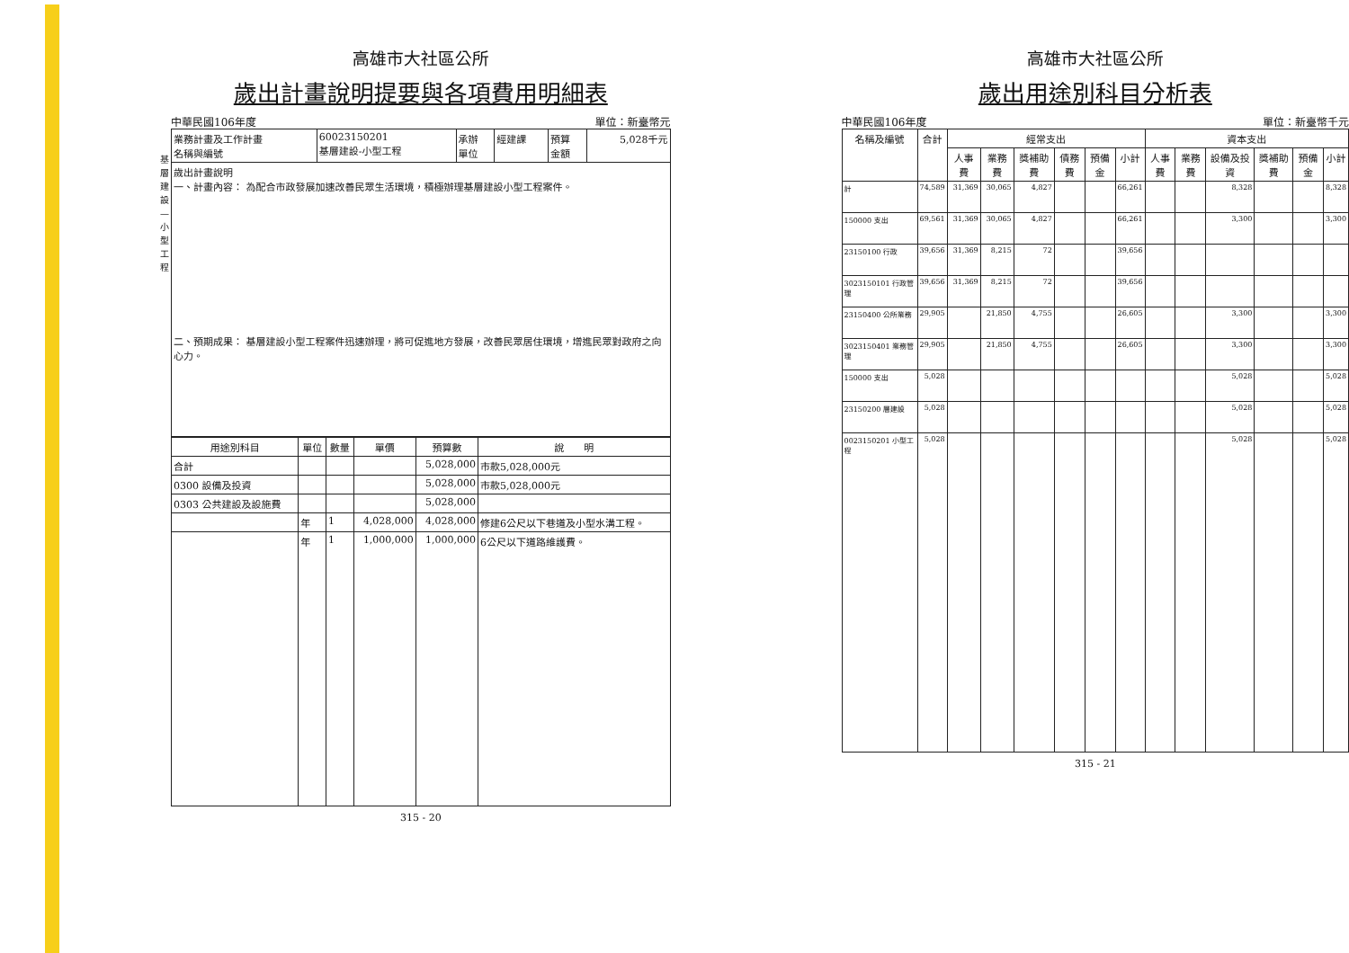基層建設—小型工程
高雄市大社區公所
歲出計畫說明提要與各項費用明細表
中華民國106年度 單位：新臺幣元
| 業務計畫及工作計畫 名稱與編號 | 60023150201 基層建設-小型工程 | 承辦 單位 | 經建課 | 預算 金額 | 5,028千元 |
| 歲出計畫說明 一、計畫內容： 為配合市政發展加速改善民眾生活環境，積極辦理基層建設小型工程案件。 二、預期成果： 基層建設小型工程案件迅速辦理，將可促進地方發展，改善民眾居住環境，增進民眾對政府之向心力。 | | | | | |
| 用途別科目 | 單位 | 數量 | 單價 | 預算數 | 說 明 |
| --- | --- | --- | --- | --- | --- |
| 合計 | | | | 5,028,000 | 市款5,028,000元 |
| 0300 設備及投資 | | | | 5,028,000 | 市款5,028,000元 |
| 0303 公共建設及設施費 | | | | 5,028,000 | |
| | 年 | 1 | 4,028,000 | 4,028,000 | 修建6公尺以下巷道及小型水溝工程。 |
| | 年 | 1 | 1,000,000 | 1,000,000 | 6公尺以下道路維護費。 |
315 - 20
高雄市大社區公所
歲出用途別科目分析表
中華民國106年度 單位：新臺幣千元
| 名稱及編號 | 合計 | 經常支出 | | | | | | 資本支出 | | | | | |
| --- | --- | --- | --- | --- | --- | --- | --- | --- | --- | --- | --- | --- | --- |
| | | 人事費 | 業務費 | 獎補助費 | 債務費 | 預備金 | 小計 | 人事費 | 業務費 | 設備及投資 | 獎補助費 | 預備金 | 小計 |
| 計 | 74,589 | 31,369 | 30,065 | 4,827 | | | 66,261 | | | 8,328 | | | 8,328 |
| 150000 支出 | 69,561 | 31,369 | 30,065 | 4,827 | | | 66,261 | | | 3,300 | | | 3,300 |
| 23150100 行政 | 39,656 | 31,369 | 8,215 | 72 | | | 39,656 | | | | | | |
| 3023150101 行政管理 | 39,656 | 31,369 | 8,215 | 72 | | | 39,656 | | | | | | |
| 23150400 公所業務 | 29,905 | | 21,850 | 4,755 | | | 26,605 | | | 3,300 | | | 3,300 |
| 3023150401 業務管理 | 29,905 | | 21,850 | 4,755 | | | 26,605 | | | 3,300 | | | 3,300 |
| 150000 支出 | 5,028 | | | | | | | | | 5,028 | | | 5,028 |
| 23150200 層建設 | 5,028 | | | | | | | | | 5,028 | | | 5,028 |
| 0023150201 小型工程 | 5,028 | | | | | | | | | 5,028 | | | 5,028 |
315 - 21